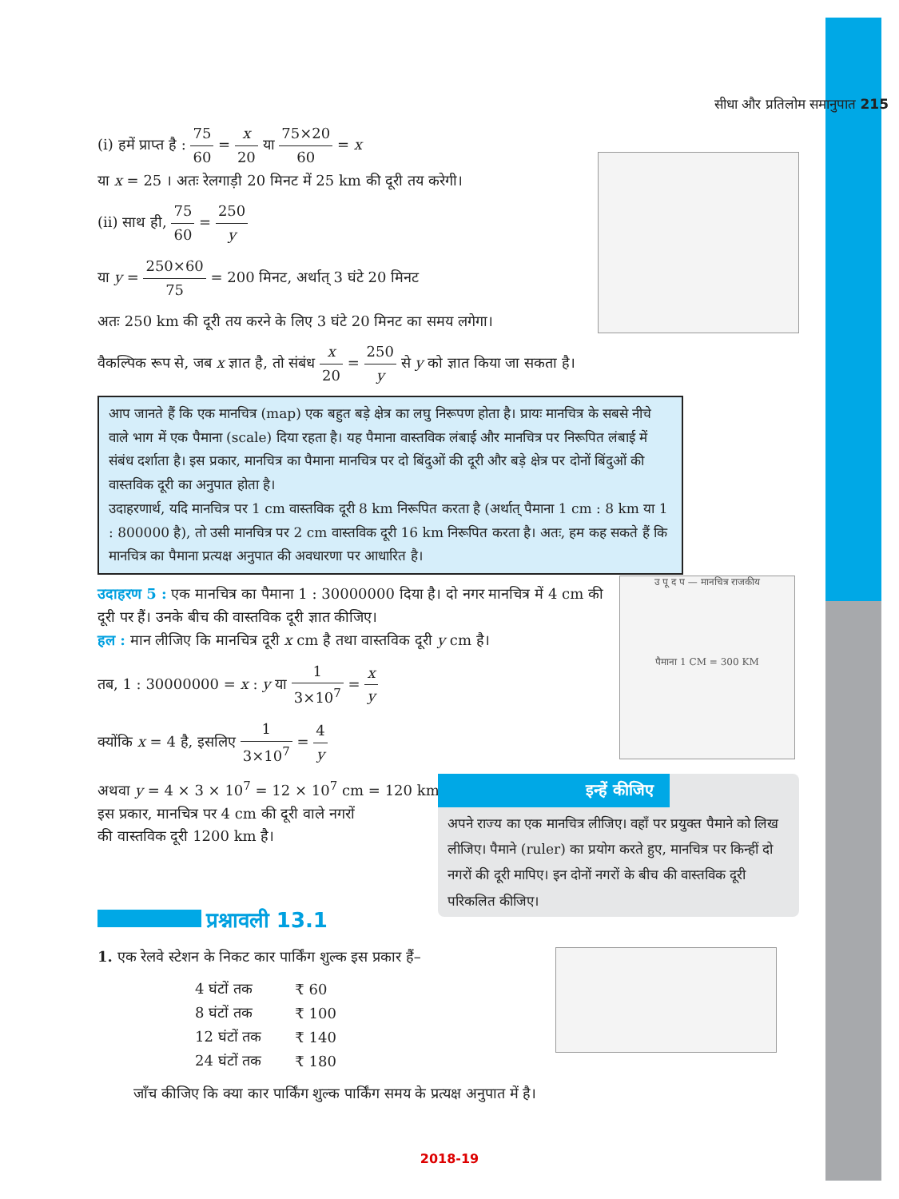सीधा और प्रतिलोम समानुपात 215
(i) हमें प्राप्त है : 75 60 = x 20 या 75×20 60 = x
या x = 25 । अतः रेलगाड़ी 20 मिनट में 25 km की दूरी तय करेगी।
(ii) साथ ही, 75 60 = 250 y
या y = 250×60 75 = 200 मिनट, अर्थात् 3 घंटे 20 मिनट
अतः 250 km की दूरी तय करने के लिए 3 घंटे 20 मिनट का समय लगेगा।
वैकल्पिक रूप से, जब x ज्ञात है, तो संबंध x 20 = 250 y से y को ज्ञात किया जा सकता है।
आप जानते हैं कि एक मानचित्र (map) एक बहुत बड़े क्षेत्र का लघु निरूपण होता है। प्रायः मानचित्र के सबसे नीचे वाले भाग में एक पैमाना (scale) दिया रहता है। यह पैमाना वास्तविक लंबाई और मानचित्र पर निरूपित लंबाई में संबंध दर्शाता है। इस प्रकार, मानचित्र का पैमाना मानचित्र पर दो बिंदुओं की दूरी और बड़े क्षेत्र पर दोनों बिंदुओं की वास्तविक दूरी का अनुपात होता है।
उदाहरणार्थ, यदि मानचित्र पर 1 cm वास्तविक दूरी 8 km निरूपित करता है (अर्थात् पैमाना 1 cm : 8 km या 1 : 800000 है), तो उसी मानचित्र पर 2 cm वास्तविक दूरी 16 km निरूपित करता है। अतः, हम कह सकते हैं कि मानचित्र का पैमाना प्रत्यक्ष अनुपात की अवधारणा पर आधारित है।
उदाहरण 5 : एक मानचित्र का पैमाना 1 : 30000000 दिया है। दो नगर मानचित्र में 4 cm की दूरी पर हैं। उनके बीच की वास्तविक दूरी ज्ञात कीजिए।
हल : मान लीजिए कि मानचित्र दूरी x cm है तथा वास्तविक दूरी y cm है।
तब, 1 : 30000000 = x : y या 1 3×10<sup>7</sup> = x y
क्योंकि x = 4 है, इसलिए 1 3×10<sup>7</sup> = 4 y
अथवा y = 4 × 3 × 10<sup>7</sup> = 12 × 10<sup>7</sup> cm = 120 km
इस प्रकार, मानचित्र पर 4 cm की दूरी वाले नगरों
की वास्तविक दूरी 1200 km है।
प्रश्नावली 13.1
1. एक रेलवे स्टेशन के निकट कार पार्किंग शुल्क इस प्रकार हैं–
| 4 घंटों तक | ₹ 60 |
| 8 घंटों तक | ₹ 100 |
| 12 घंटों तक | ₹ 140 |
| 24 घंटों तक | ₹ 180 |
जाँच कीजिए कि क्या कार पार्किंग शुल्क पार्किंग समय के प्रत्यक्ष अनुपात में है।
उ पू द प — मानचित्र राजकीय
पैमाना 1 CM = 300 KM
इन्हें कीजिए
अपने राज्य का एक मानचित्र लीजिए। वहाँ पर प्रयुक्त पैमाने को लिख लीजिए। पैमाने (ruler) का प्रयोग करते हुए, मानचित्र पर किन्हीं दो नगरों की दूरी मापिए। इन दोनों नगरों के बीच की वास्तविक दूरी परिकलित कीजिए।
2018-19